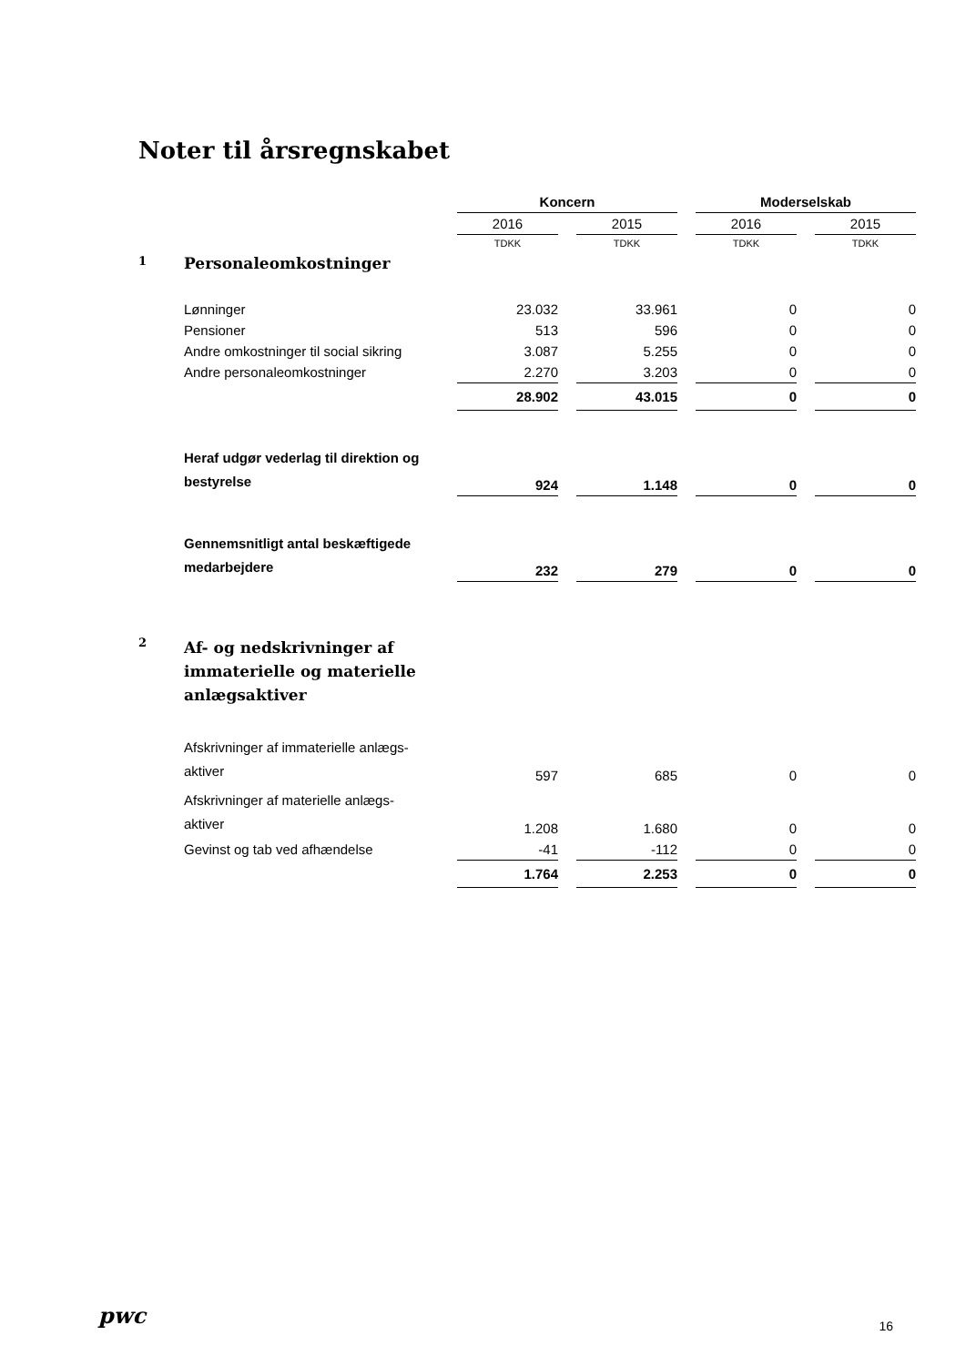Noter til årsregnskabet
| | | Koncern | | Moderselskab | |
| | | 2016 | 2015 | 2016 | 2015 |
| | | TDKK | TDKK | TDKK | TDKK |
| 1 | Personaleomkostninger | | | | |
| | Lønninger | 23.032 | 33.961 | 0 | 0 |
| | Pensioner | 513 | 596 | 0 | 0 |
| | Andre omkostninger til social sikring | 3.087 | 5.255 | 0 | 0 |
| | Andre personaleomkostninger | 2.270 | 3.203 | 0 | 0 |
| | | 28.902 | 43.015 | 0 | 0 |
| | Heraf udgør vederlag til direktion og bestyrelse | 924 | 1.148 | 0 | 0 |
| | Gennemsnitligt antal beskæftigede medarbejdere | 232 | 279 | 0 | 0 |
| 2 | Af- og nedskrivninger af immaterielle og materielle anlægsaktiver | | | | |
| | Afskrivninger af immaterielle anlægs- aktiver | 597 | 685 | 0 | 0 |
| | Afskrivninger af materielle anlægs- aktiver | 1.208 | 1.680 | 0 | 0 |
| | Gevinst og tab ved afhændelse | -41 | -112 | 0 | 0 |
| | | 1.764 | 2.253 | 0 | 0 |
pwc 16